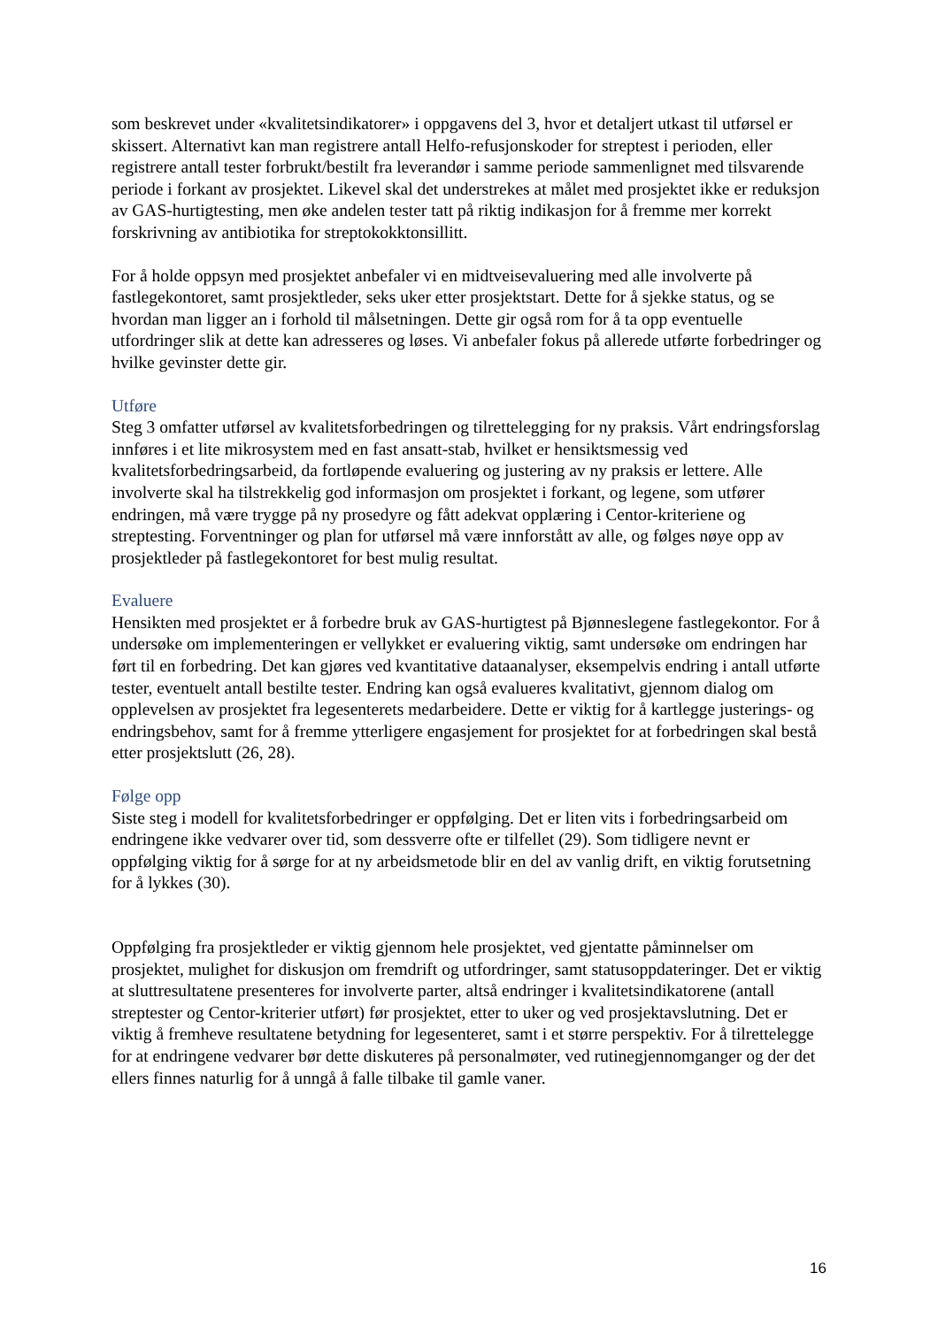som beskrevet under «kvalitetsindikatorer» i oppgavens del 3, hvor et detaljert utkast til utførsel er skissert. Alternativt kan man registrere antall Helfo-refusjonskoder for streptest i perioden, eller registrere antall tester forbrukt/bestilt fra leverandør i samme periode sammenlignet med tilsvarende periode i forkant av prosjektet. Likevel skal det understrekes at målet med prosjektet ikke er reduksjon av GAS-hurtigtesting, men øke andelen tester tatt på riktig indikasjon for å fremme mer korrekt forskrivning av antibiotika for streptokokktonsillitt.
For å holde oppsyn med prosjektet anbefaler vi en midtveisevaluering med alle involverte på fastlegekontoret, samt prosjektleder, seks uker etter prosjektstart. Dette for å sjekke status, og se hvordan man ligger an i forhold til målsetningen. Dette gir også rom for å ta opp eventuelle utfordringer slik at dette kan adresseres og løses. Vi anbefaler fokus på allerede utførte forbedringer og hvilke gevinster dette gir.
Utføre
Steg 3 omfatter utførsel av kvalitetsforbedringen og tilrettelegging for ny praksis. Vårt endringsforslag innføres i et lite mikrosystem med en fast ansatt-stab, hvilket er hensiktsmessig ved kvalitetsforbedringsarbeid, da fortløpende evaluering og justering av ny praksis er lettere. Alle involverte skal ha tilstrekkelig god informasjon om prosjektet i forkant, og legene, som utfører endringen, må være trygge på ny prosedyre og fått adekvat opplæring i Centor-kriteriene og streptesting. Forventninger og plan for utførsel må være innforstått av alle, og følges nøye opp av prosjektleder på fastlegekontoret for best mulig resultat.
Evaluere
Hensikten med prosjektet er å forbedre bruk av GAS-hurtigtest på Bjønneslegene fastlegekontor. For å undersøke om implementeringen er vellykket er evaluering viktig, samt undersøke om endringen har ført til en forbedring. Det kan gjøres ved kvantitative dataanalyser, eksempelvis endring i antall utførte tester, eventuelt antall bestilte tester. Endring kan også evalueres kvalitativt, gjennom dialog om opplevelsen av prosjektet fra legesenterets medarbeidere. Dette er viktig for å kartlegge justerings- og endringsbehov, samt for å fremme ytterligere engasjement for prosjektet for at forbedringen skal bestå etter prosjektslutt (26, 28).
Følge opp
Siste steg i modell for kvalitetsforbedringer er oppfølging. Det er liten vits i forbedringsarbeid om endringene ikke vedvarer over tid, som dessverre ofte er tilfellet (29). Som tidligere nevnt er oppfølging viktig for å sørge for at ny arbeidsmetode blir en del av vanlig drift, en viktig forutsetning for å lykkes (30).
Oppfølging fra prosjektleder er viktig gjennom hele prosjektet, ved gjentatte påminnelser om prosjektet, mulighet for diskusjon om fremdrift og utfordringer, samt statusoppdateringer. Det er viktig at sluttresultatene presenteres for involverte parter, altså endringer i kvalitetsindikatorene (antall streptester og Centor-kriterier utført) før prosjektet, etter to uker og ved prosjektavslutning. Det er viktig å fremheve resultatene betydning for legesenteret, samt i et større perspektiv. For å tilrettelegge for at endringene vedvarer bør dette diskuteres på personalmøter, ved rutinegjennomganger og der det ellers finnes naturlig for å unngå å falle tilbake til gamle vaner.
16